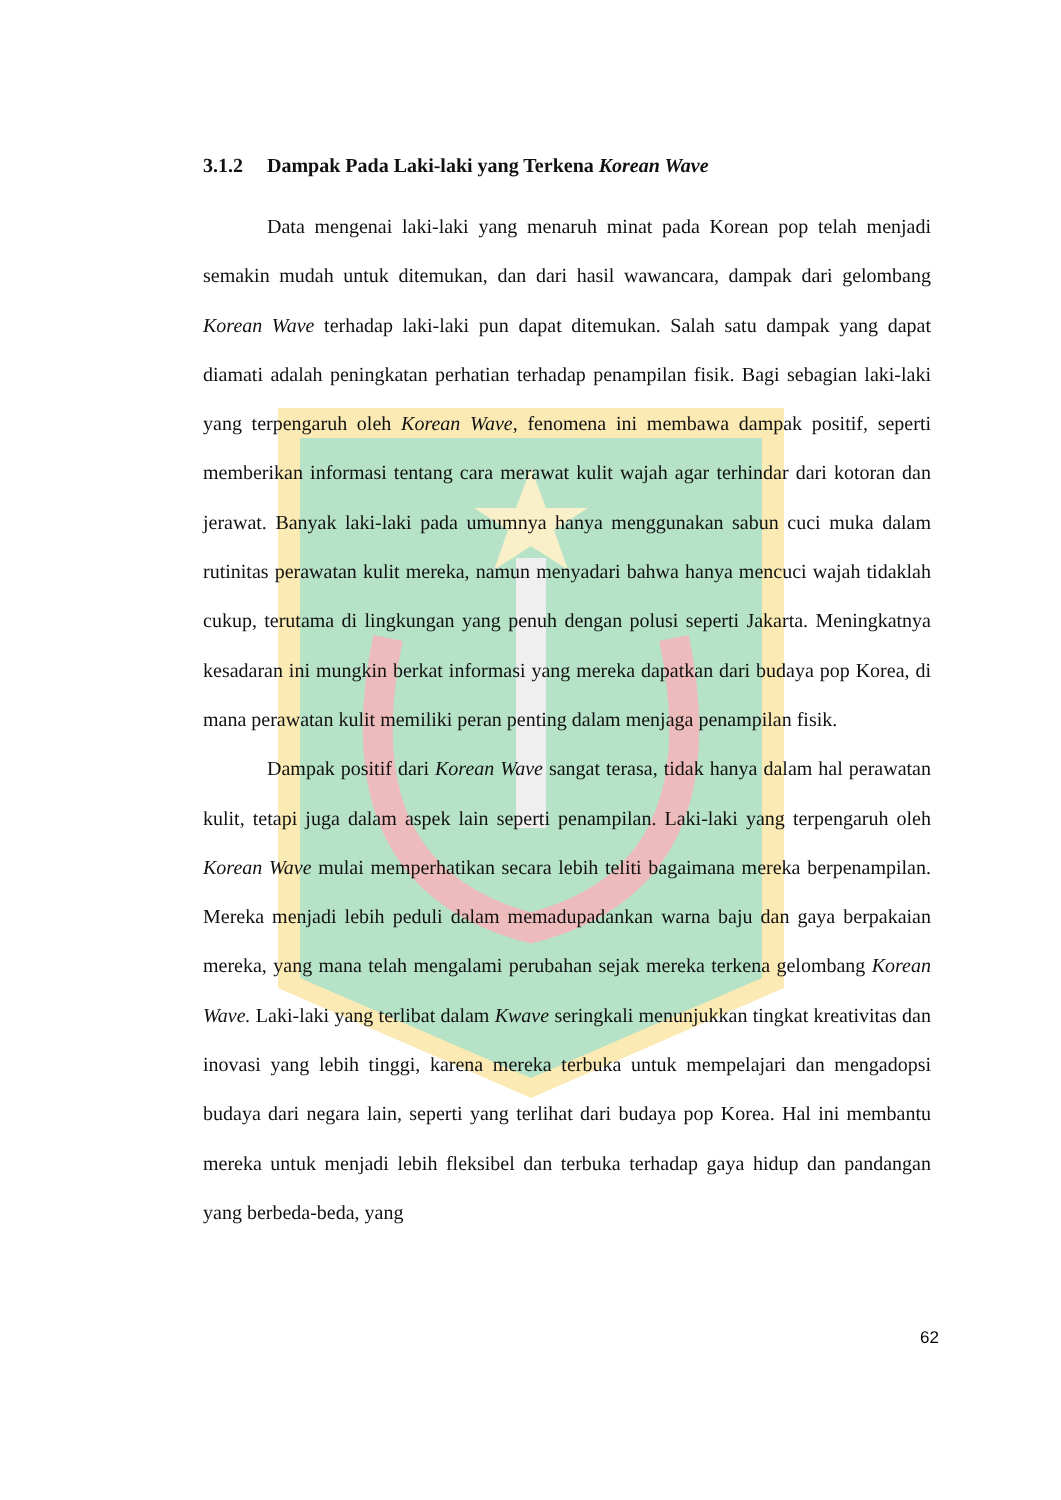3.1.2 Dampak Pada Laki-laki yang Terkena Korean Wave
Data mengenai laki-laki yang menaruh minat pada Korean pop telah menjadi semakin mudah untuk ditemukan, dan dari hasil wawancara, dampak dari gelombang Korean Wave terhadap laki-laki pun dapat ditemukan. Salah satu dampak yang dapat diamati adalah peningkatan perhatian terhadap penampilan fisik. Bagi sebagian laki-laki yang terpengaruh oleh Korean Wave, fenomena ini membawa dampak positif, seperti memberikan informasi tentang cara merawat kulit wajah agar terhindar dari kotoran dan jerawat. Banyak laki-laki pada umumnya hanya menggunakan sabun cuci muka dalam rutinitas perawatan kulit mereka, namun menyadari bahwa hanya mencuci wajah tidaklah cukup, terutama di lingkungan yang penuh dengan polusi seperti Jakarta. Meningkatnya kesadaran ini mungkin berkat informasi yang mereka dapatkan dari budaya pop Korea, di mana perawatan kulit memiliki peran penting dalam menjaga penampilan fisik.
Dampak positif dari Korean Wave sangat terasa, tidak hanya dalam hal perawatan kulit, tetapi juga dalam aspek lain seperti penampilan. Laki-laki yang terpengaruh oleh Korean Wave mulai memperhatikan secara lebih teliti bagaimana mereka berpenampilan. Mereka menjadi lebih peduli dalam memadupadankan warna baju dan gaya berpakaian mereka, yang mana telah mengalami perubahan sejak mereka terkena gelombang Korean Wave. Laki-laki yang terlibat dalam Kwave seringkali menunjukkan tingkat kreativitas dan inovasi yang lebih tinggi, karena mereka terbuka untuk mempelajari dan mengadopsi budaya dari negara lain, seperti yang terlihat dari budaya pop Korea. Hal ini membantu mereka untuk menjadi lebih fleksibel dan terbuka terhadap gaya hidup dan pandangan yang berbeda-beda, yang
62